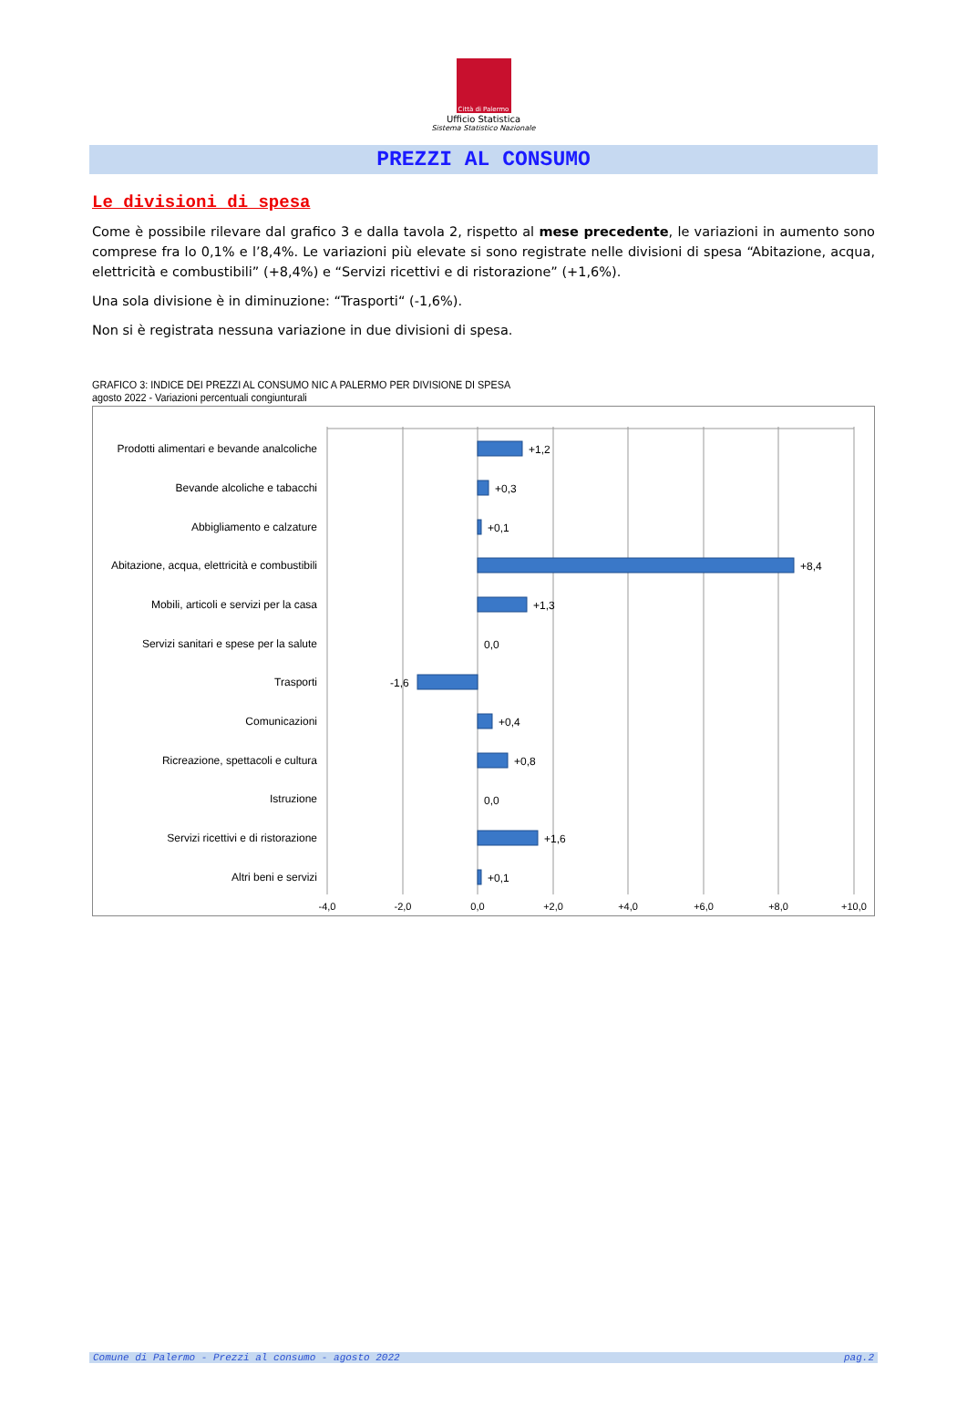Città di Palermo
Ufficio Statistica
Sistema Statistico Nazionale
PREZZI AL CONSUMO
Le divisioni di spesa
Come è possibile rilevare dal grafico 3 e dalla tavola 2, rispetto al mese precedente, le variazioni in aumento sono comprese fra lo 0,1% e l’8,4%. Le variazioni più elevate si sono registrate nelle divisioni di spesa “Abitazione, acqua, elettricità e combustibili” (+8,4%) e “Servizi ricettivi e di ristorazione” (+1,6%).
Una sola divisione è in diminuzione: “Trasporti“ (-1,6%).
Non si è registrata nessuna variazione in due divisioni di spesa.
GRAFICO 3: INDICE DEI PREZZI AL CONSUMO NIC A PALERMO PER DIVISIONE DI SPESA
agosto 2022 - Variazioni percentuali congiunturali
Prodotti alimentari e bevande analcoliche
Bevande alcoliche e tabacchi
Abbigliamento e calzature
Abitazione, acqua, elettricità e combustibili
Mobili, articoli e servizi per la casa
Servizi sanitari e spese per la salute
Trasporti
Comunicazioni
Ricreazione, spettacoli e cultura
Istruzione
Servizi ricettivi e di ristorazione
Altri beni e servizi
+1,2
+0,3
+0,1
+8,4
+1,3
0,0
-1,6
+0,4
+0,8
0,0
+1,6
+0,1
-4,0
-2,0
0,0
+2,0
+4,0
+6,0
+8,0
+10,0
Comune di Palermo - Prezzi al consumo - agosto 2022 pag.2